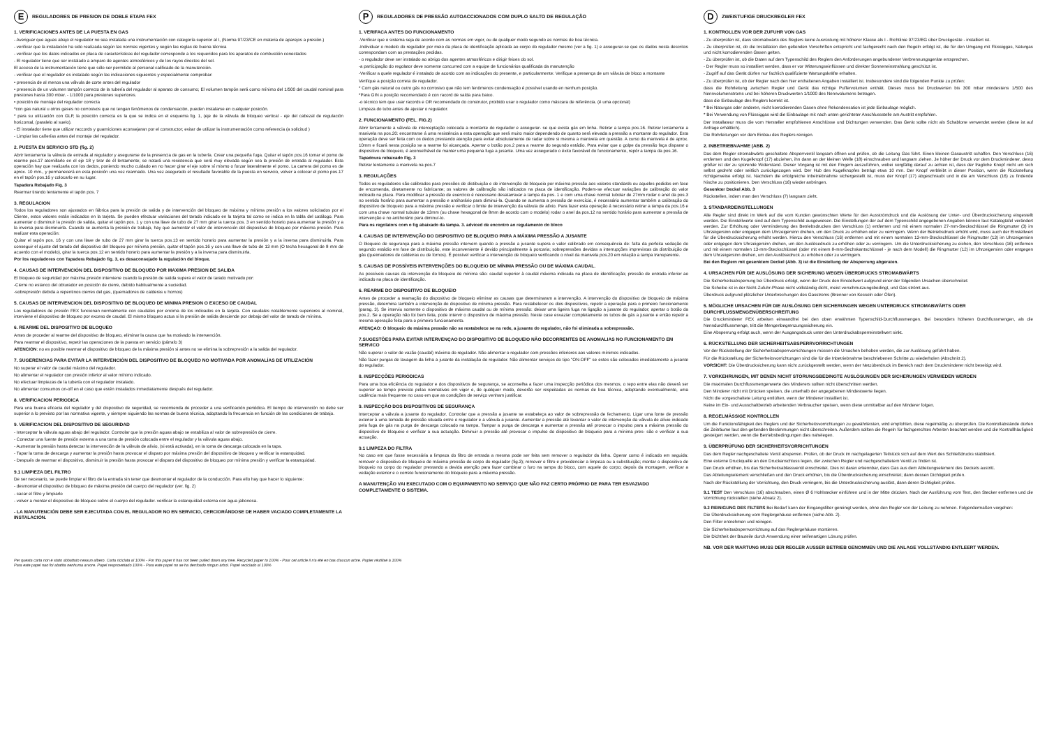E REGULADORES DE PRESION DE DOBLE ETAPA FEX
1. VERIFICACIONES ANTES DE LA PUESTA EN GAS
- Averiguar que aguas abajo el regulador no sea instalada una instrumentación con categoría superior al I, (Norma 97/23/CE en materia de aparejos a presión.)
- verificar que la instalación ha sido realizada según las normas vigentes y según las reglas de buena técnica
- verificar que los datos indicados en placa de características del regulador corresponde a los requeridos para los aparatos de combustión conectados
- El regulador tiene que ser instalado a amparo de agentes atmosféricos y de los rayos directos del sol.
El acceso de la instrumentación tiene que sólo ser permitido al personal calificado de la manutención.
- verificar que el regulador es instalado según las indicaciones siguientes y especialmente comprobar:
• presencia de al menos una válvula de corte antes del regulador
• presencia de un volumen tampón correcto de la tubería del regulador al aparato de consumo; El volumen tampón será como mínimo del 1/500 del caudal nominal para presiones hasta 300 mbar. - 1/1000 para presiones superiores.
• posición de montaje del regulador correcta
*con gas natural u otros gases no corrosivos que no tengan fenómenos de condensación, pueden instalarse en cualquier posición.
* para su utilización con GLP, la posición correcta es la que se indica en el esquema fig. 1, (eje de la válvula de bloqueo vertical - eje del cabezal de regulación horizontal, (paralelo al suelo).
- El instalador tiene que utilizar raccords y guarniciones aconsejaran por el constructor; evitar de utilizar la instrumentación como referencia (a solicitud )
- Limpiar las cañerías antes del montaje del regulador.
2. PUESTA EN SERVICIO STD (fig. 2)
Abrir lentamente la válvula de entrada al regulador y asegurarse de la presencia de gas en la tubería. Crear una pequeña fuga. Quitar el tapón pos.16 tomar el pomo de rearme pos.17 atornillarlo en el eje 18 y tirar de él lentamente; se notará una resistencia que será muy elevada según sea la presión de entrada al regulador. Esta operación hay que realizarla con los dedos, poniendo mucho cuidado en no hacer girar el eje sobre sí mismo o forzar lateralmente el pomo. La carrera del pomo es de aprox. 10 mm., y permanecerá en esta posición una vez rearmado. Una vez asegurado el resultado favorable de la puesta en servicio, volver a colocar el pomo pos.17 en el tapón pos.16 y colocarlo en su lugar.
Tapadera Rebajado Fig. 3
Rearmar tirando lentamente el tapón pos. 7
3. REGULACION
Todos los reguladores son ajustados en fábrica para la presión de salida y de intervención del bloqueo de máxima y mínima presión a los valores solicitados por el Cliente, estos valores están indicados en la tarjeta. Se pueden efectuar variaciones del tarado indicado en la tarjeta tal como se indica en la tabla del catálogo. Para aumentar o disminuir la presión de salida, quitar el tapón pos. 1 y con una llave de tubo de 27 mm girar la tuerca pos. 3 en sentido horario para aumentar la presión y a la inversa para disminuirla. Cuando se aumenta la presión de trabajo, hay que aumentar el valor de intervención del dispositivo de bloqueo por máxima presión. Para realizar esta operación:
Quitar el tapón pos. 16 y con una llave de tubo de 27 mm girar la tuerca pos.13 en sentido horario para aumentar la presión y a la inversa para disminuirla. Para conseguir el ajuste del tarado del dispositivo del bloqueo por mínima presión, quitar el tapón pos.16 y con una llave de tubo de 13 mm (O techa hexagonal de 8 mm de acuerdo con el modelo), girar la tuerca pos.12 en sentido horario para aumentar la presión y a la inversa para disminuirla.
Por los reguladores con Tapadera Rebajado fig. 3, es desaconsejado la regulación del bloque.
4. CAUSAS DE INTERVENCIÓN DEL DISPOSITIVO DE BLOQUEO POR MAXIMA PRESION DE SALIDA
El bloqueo de seguridad por máxima presión interviene cuando la presión de salida supera el valor de tarado motivado por:
-Cierre no estanco del obturador en posición de cierre, debido habitualmente a suciedad.
-sobrepresión debida a repentinos cierres del gas, (quemadores de calderas u hornos)
5. CAUSAS DE INTERVENCION DEL DISPOSITIVO DE BLOQUEO DE MINIMA PRESION O EXCESO DE CAUDAL
Los reguladores de presión FEX funcionan normalmente con caudales por encima de los indicados en la tarjeta. Con caudales notablemente superiores al nominal, interviene el dispositivo de bloqueo por exceso de caudal. El mismo bloqueo actua si la presión de salida desciende por debajo del valor de tarado de mínima.
6. REARME DEL DISPOSITIVO DE BLOQUEO
Antes de proceder al rearme del dispositivo de bloqueo, eliminar la causa que ha motivado la intervención.
Para rearmar el dispositivo, repetir las operaciones de la puesta en servicio (párrafo 3)
ATENCION: no es posible rearmar el dispositivo de bloqueo de la máxima presión si antes no se elimina la sobrepresión a la salida del regulador.
7. SUGERENCIAS PARA EVITAR LA INTERVENCIÓN DEL DISPOSITIVO DE BLOQUEO NO MOTIVADA POR ANOMALÍAS DE UTILIZACIÓN
No superar el valor de caudal máximo del regulador.
No alimentar el regulador con presión inferior al valor mínimo indicado.
No efectuar limpiezas de la tubería con el regulador instalado.
No alimentar consumos on-off en el caso que estén instalados inmediatamente después del regulador.
8. VERIFICACION PERIODICA
Para una buena eficacia del regulador y del dispositivo de seguridad, se recomienda de proceder a una verificación periódica. El tiempo de intervención no debe ser superior a lo previsto por las normativa vigente, y siempre siguiendo las normas de buena técnica, adoptando la frecuencia en función de las condiciones de trabajo.
9. VERIFICACION DEL DISPOSITIVO DE SEGURIDAD
- Interceptar la válvula aguas abajo del regulador. Controlar que la presión aguas abajo se estabiliza al valor de sobrepresión de cierre.
- Conectar una fuente de presión externa a una toma de presión colocada entre el regulador y la válvula aguas abajo.
- Aumentar la presión hasta detectar la intervención de la válvula de alivio, (si está activada), en la toma de descarga colocada en la tapa.
- Tapar la toma de descarga y aumentar la presión hasta provocar el disparo por máxima presión del dispositivo de bloqueo y verificar la estanquidad.
- Después de rearmar el dispositivo, disminuir la presión hasta provocar el disparo del dispositivo de bloqueo por mínima presión y verificar la estanquidad.
9.1 LIMPIEZA DEL FILTRO
De ser necesario, se puede limpiar el filtro de la entrada sin tener que desmontar el regulador de la conducción. Para ello hay que hacer lo siguiente:
- desmontar el dispositivo de bloqueo de máxima presión del cuerpo del regulador (ver. fig. 2)
- sacar el filtro y limpiarlo
- volver a montar el dispositivo de bloqueo sobre el cuerpo del regulador. verificar la estanquidad externa con agua jabonosa.
- LA MANUTENCIÓN DEBE SER EJECUTADA CON EL REGULADOR NO EN SERVICIO, CERCIORÁNDOSE DE HABER VACIADO COMPLETAMENTE LA INSTALACIÓN.
P REGULADORES DE PRESSÃO AUTOACCIONADOS COM DUPLO SALTO DE REGULAÇÃO
1. VERIFACA ANTES DO FUNCIONAMENTO
-Verificar que o sistema seja de acordo com as normas em vigor, ou de qualquer modo segundo as normas de boa técnica.
-Individuar o modelo do regulador por meio da placa de identificação aplicada ao corpo do regulador mesmo (ver a fig. 1) e assegurar-se que os dados nesta descritos correspondam com as prestações pedidas.
- o regulador deve ser instalado ao abrigo dos agentes atmosféricos e dirigir feixes do sol.
-a participação do regolator deve somente concurred com a equipe de funcionários qualificada da manutenção
-Verificar a quele regulador é instalado de acordo com as indicações do presente, e particularmente: Verifique a presença de um válvula de bloco a montante
Verifique a posição correta de regulador.
* Com gás natural ou outro gás no corrosivo que não tem fenômenos condensação é possível usando en nenhum posição.
*Para GIN a posição recomendado é con racord de saída para baixo.
-o técnico tem que usar racords e OR recomendado do construtor, proibido usar o regulador como máscara de referência. (é uma opcional)
Limpeza do tubo antes de ajustar o regulador.
2. FUNCIONAMENTO (FEL. FIG.2)
Abrir lentamente a válvula de interceptação colocada a montante do regulador e assegurar- se que exista gás em linha. Retirar a tampa pos.16. Retirar lentamente a manivela na pos.20: encontrarse á uma resistência a esta operação que será muito maior dependendo de quanto será elevada a pressão a montante do regulador. Esta operação deve ser feita com os dedos prestando atenção para evitar absolutamente de radar sobre si mesma a manivela em questão. A curso da manivela é de aprox. 10mm e ficará nesta posição se a rearme foi alcançada. Apertar o botão pos.2 para a rearme do segundo estádio. Para evitar que o golpe da pressão faça disparar o dispositivo de bloqueio, é aconselhável de manter uma pequena fuga a jusante. Uma vez assegurado o êxito favorável do funcionamento, repôr a tampa da pos.16.
Tapadoura rebaixado Fig. 3
Retirar lentamente a manivela na pos.7
3. REGULAÇÕES
Todos os reguladores são calibrados para pressões de distibuição e de intervenção de bloqueio por máxima pressão aos valores standards ou aqueles pedidos em fase de encomenda, diretamente no fabricante; os valores de calibração são indicados na placa de identificação. Podem-se efectuar variações de calibração do valor indicado na placa. Para modificar a pressão de exercício é necessario desatarraxar a tampa da pos. 1 e com uma chave normal tubolar de 27mm rodar o anel da pos.3 no sentido horário para aumentar a pressão e antihorário para diminui-la. Quando se aumenta a pressão de exercício, é necessário aumentar também a calibração do dispositivo de bloqueio para a máxima pressão e verificar o limite de intervenção da válvula de alívio. Para fazer esta operação á necessário retirar a tampa da pos.16 e com uma chave normal tubular de 13mm (ou chave hexagonal de 8mm de acordo com o modelo) rodar o anel da pos.12 no sentido horário para aumentar a pressão de intervenção e no antihorário para diminuí-lo.
Para os regolators com o fig abaixado da tampa. 3. adviced de encontro ao regulamento do bloco
4. CAUSAS DE INTERVENÇÃO DO DISPOSITIVO DE BLOQUEIO PARA A MÁXIMA PRESSÃO A JUSANTE
O bloqueio de segurança para a máxima pressão intervem quando a pressão a jusante supera o valor calibrado em consequência de: falta da perfeita vedação do segundo estádio em fase de distribuição, este inconveniente é devido principalmente à porcaria; sobrepressões devidas a interrupções imprevistas da distribuição de gás (queimadores de caldeiras ou de fornos). É possível verificar a intervenção de bloqueio verificando o nível da manivela pos.20 em relação a tampa transparente.
5. CAUSAS DE POSSÍVEIS INTERVENÇÕES DO BLOQUEIO DE MÍNIMA PRESSÃO OU DE MÁXIMA CAUDAL.
As possíveis causas da intervenção do bloqueio de mínima são: caudal superior à caudal máxima indicada na placa de identificação; pressão de entrada inferior ao indicado na placa de identificação.
6. REARME DO DISPOSITIVO DE BLOQUEIO
Antes de proceder a reamação do dispositivo de bloqueio eliminar as causas que determinaram a intervenção. A intervenção do dispositivo de bloqueio de máxima pressão, determina também a intervenção do dispositivo de mínima pressão. Para restabelecer os dois dispositivos, repetir a operação para o primeiro funcionamento (parag. 3). Se interviu somente o dispositivo de máxima caudal ou de mínima pressão: deixar uma ligeira fuga na ligação a jusante do regulador; apertar o botão da pos.2. Se a operação não foi bem feita, pode intervir o dispositivo de máxima pressão. Neste case esvaziar completamente os tubos de gás a jusante e então repetir a mesma operação feita para o primeiro funcionamento.
ATENÇAO: O bloqueio de máxima pressão não se restabelece se na rede, a jusante do regulador, não foi eliminada a sobrepressão.
7.SUGESTÕES PARA EVITAR INTERVENÇAO DO DISPOSITIVO DE BLOQUEIO NÃO DECORRENTES DE ANOMALIAS NO FUNCIONAMENTO EM SERVICO
Não superar o valor de vazão (caudal) máxima do regulador. Não alimentar o regulador com pressões inferiores aos valores mínimos indicados.
Não fazer purgas de lavagem da linha a jusante da instalação do regulador. Não alimentar serviços do tipo "ON-OFF" se estes são colocados imediatamente a jusante do regulador.
8. INSPECÇÕES PERIÓDICAS
Para uma boa eficiência do regulador e dos dispositivos de segurança, se aconselha a fazer uma inspecção periódica dos mesmos, o tepo entre elas não deverá ser superior ao tempo previsto pelas normativas em vigor e, de qualquer modo, deverão ser respeitadas as normas de boa técnica, adoptando eventualmente, uma cadência mais frequente no caso em que as condições de serviço venham justificar.
9. INSPECÇÃO DOS DISPOSITIVOS DE SEGURANÇA
Interceptar a válvula a jusante do regulador. Controlar que a pressão a jusante se estabeleça ao valor de sobrepressão de fechamento. Ligar uma fonte de pressão exterior à uma tomada de pressão situada entre o regulador e a válvula a jusante. Aumentar a pressão até levantar o valor de intervenção da válvula de alívio indicado pela fuga de gás na purga de descarga colocado na tampa. Tampar a purga de descarga e aumentar a pressão até provocar o impulso para a máxima pressão do dispositivo de bloqueio e verificar a sua actuação. Diminuir a pressão até provocar o impulso do dispositivo de bloqueio para a mínima pres- são e verificar a sua actuação.
9.1 LIMPEZA DO FILTRA
No caso em que fosse necessária a limpeza do filtro de entrada a mesma pode ser feita sem remover o regulador da linha. Operar como é indicado em seguida: remover o dispositivo de bloqueio de máxima pressão do corpo do regulador (fig.3); remover o filtro e providenciar a limpeza ou a substituição; montar o dispositivo de bloqueio no corpo do regulador prestando a devida atenção para fazer combinar o furo na tampa do bloco, com aquele do corpo; depois da montagem, verificar a vedação exterior e o correto funcionamento do bloqueio para a máxima pressão.
A MANUTENÇÃO VAI EXECUTADO COM O EQUIPAMENTO NO SERVIÇO QUE NÃO FAZ CERTO PRÓPRIO DE PARA TER ESVAZIADO COMPLETAMENTE O SISTEMA.
D ZWEISTUFIGE DRUCKREGLER FEX
1. KONTROLLEN VOR DER ZUFUHR VON GAS
- Zu überprüfen ist, dass stromabwärts des Reglers keine Ausrüstung mit höherer Klasse als I - Richtlinie 97/23/EG über Druckgeräte - installiert ist.
- Zu überprüfen ist, ob die Installation den geltenden Vorschriften entspricht und fachgerecht nach den Regeln erfolgt ist, die für den Umgang mit Flüssiggas, Naturgas und nicht korrodierenden Gasen gelten.
- Zu überprüfen ist, ob die Daten auf dem Typenschild des Reglers den Anforderungen angebundener Verbrennungsgeräte entsprechen.
- Der Regler muss so installiert werden, dass er vor Witterungseinflüssen und direkter Sonneneinstrahlung geschützt ist.
- Zugriff auf das Gerät dürfen nur fachlich qualifizierte Wartungskräfte erhalten.
- Zu überprüfen ist, ob der Regler nach den hier enthaltenen Angaben installiert ist. Insbesondere sind die folgenden Punkte zu prüfen:
dass die Rohrleitung zwischen Regler und Gerät das richtige Puffervolumen enthält. Dieses muss bei Druckwerten bis 300 mbar mindestens 1/500 des Nennvolumenstroms und bei höheren Druckwerten 1/1000 des Nennvolumens betragen.
dass die Einbaulage des Reglers korrekt ist.
* Bei Naturgas oder anderen, nicht korrodierenden Gasen ohne Rekondensation ist jede Einbaulage möglich.
* Bei Verwendung von Flüssiggas wird die Einbaulage mit nach unten gerichteter Anschlussstelle am Austritt empfohlen.
Der Installateur muss die vom Hersteller empfohlenen Anschlüsse und Dichtungen verwenden. Das Gerät sollte nicht als Schablone verwendet werden (diese ist auf Anfrage erhältlich).
Die Rohrleitungen vor dem Einbau des Reglers reinigen.
2. INBETRIEBNAHME (ABB. 2)
Das dem Regler stromabwärts geschaltete Absperrventil langsam öffnen und prüfen, ob die Leitung Gas führt. Einen kleinen Gasaustritt schaffen. Den Verschluss (16) entfernen und den Kugelknopf (17) abziehen, ihn dann an der kleinen Welle (18) einschrauben und langsam ziehen. Je höher der Druck vor dem Druckminderer, desto größer ist der zu spürende Widerstand. Dieser Vorgang ist mit den Fingern auszuführen, wobei sorgfältig darauf zu achten ist, dass der fragliche Knopf nicht um sich selbst gedreht oder seitlich zurückgezogen wird. Der Hub des Kugelknopfes beträgt etwa 10 mm. Der Knopf verbleibt in dieser Position, wenn die Rückstellung richtigerweise erfolgt ist. Nachdem die erfolgreiche Inbetriebnahme sichergestellt ist, muss der Knopf (17) abgeschraubt und in die am Verschluss (16) zu findende Nische zu positionieren. Den Verschluss (16) wieder anbringen.
Gesenkter Deckel Abb. 3
Rückstellen, indem man den Verschluss (7) langsam zieht.
3. STANDARDEINSTELLUNGEN
Alle Regler sind direkt im Werk auf die vom Kunden gewünschten Werte für den Ausströmdruck und die Auslösung der Unter- und Überdrucksicherung eingestellt worden. Die Einstellwerte sind auf dem Typenschild ausgewiesen. Die Einstellungen der auf dem Typenschild angegebenen Angaben können laut Katalogtafel verändert werden. Zur Erhöhung oder Verminderung des Betriebsdruckes den Verschluss (1) entfernen und mit einem normalen 27-mm-Steckschlüssel die Ringmutter (3) im Uhrzeigersinn oder entgegen dem Uhrzeigersinn drehen, um den Druck zu erhöhen oder zu verringern. Wenn der Betriebsdruck erhöht wird, muss auch der Einstellwert für die Überdrucksicherung erhöht werden. Hierzu den Verschluss (16) entfernen und mit einem normalen 13-mm-Steckschlüssel die Ringmutter (13) im Uhrzeigersinn oder entgegen dem Uhrzeigersinn drehen, um den Auslösedruck zu erhöhen oder zu verringern. Um die Unterdrucksicherung zu eichen, den Verschluss (16) entfernen und mit einem normalen 13-mm-Steckschlüssel (oder mit einem 8-mm-Sechskantschlüssel - je nach dem Modell) die Ringmutter (12) im Uhrzeigersinn oder entgegen dem Uhrzeigersinn drehen, um den Auslösedruck zu erhöhen oder zu verringern.
Bei den Reglern mit gesenktem Deckel (Abb. 3) ist die Einstellung der Absperrung abgeraten.
4. URSACHEN FÜR DIE AUSLÖSUNG DER SICHERUNG WEGEN ÜBERDRUCKS STROMABWÄRTS
Die Sicherheitsabsperrung bei Überdruck erfolgt, wenn der Druck den Einstellwert aufgrund einer der folgenden Ursachen überschreitet:
Die Scheibe ist in der Nicht-Zufuhr-Phase nicht vollständig dicht, meist verschmutzungsbedingt, und Gas strömt aus.
Überdruck aufgrund plötzlicher Unterbrechungen des Gasstroms (Brenner von Kesseln oder Öfen).
5. MÖGLICHE URSACHEN FÜR DIE AUSLÖSUNG DER SICHERUNGEN WEGEN UNTERDRUCK STROMABWÄRTS ODER DURCHFLUSSMENGENÜBERSCHREITUNG
Die Druckminderer FEX arbeiten einwandfrei bei den oben erwähnten Typenschild-Durchflussmengen. Bei besonders höheren Durchflussmengen, als die Nenndurchflussmenge, tritt die Mengenbegrenzungssicherung ein.
Eine Absperrung erfolgt auch, wenn der Ausgangsdruck unter den Unterdruckabsperreinstellwert sinkt.
6. RÜCKSTELLUNG DER SICHERHEITSABSPERRVORRICHTUNGEN
Vor der Rückstellung der Sicherheitsabsperrvorrichtungen müssen die Ursachen behoben werden, die zur Auslösung geführt haben.
Für die Rückstellung der Sicherheitsvorrichtungen sind die für die Inbetriebnahme beschriebenen Schritte zu wiederholen (Abschnitt 2).
VORSICHT: Die Überdrucksicherung kann nicht zurückgestellt werden, wenn der Netzüberdruck im Bereich nach dem Druckminderer nicht beseitigt wird.
7. VORKEHRUNGEN, MIT DENEN NICHT STÖRUNGSBEDINGTE AUSLÖSUNGEN DER SICHERUNGEN VERMIEDEN WERDEN
Die maximalen Durchflussmengenwerte des Minderers sollten nicht überschritten werden.
Den Minderer nicht mit Drücken speisen, die unterhalb der angegebenen Mindestwerte liegen.
Nicht die vorgeschaltete Leitung entlüften, wenn der Minderer installiert ist.
Keine im Ein- und Ausschaltbetrieb arbeitenden Verbraucher speisen, wenn diese unmittelbar auf den Minderer folgen.
8. REGELMÄSSIGE KONTROLLEN
Um die Funktionsfähigkeit des Reglers und der Sicherheitsvorrichtungen zu gewährleisten, wird empfohlen, diese regelmäßig zu überprüfen. Die Kontrollabstände dürfen die Zeiträume laut den geltenden Bestimmungen nicht überschreiten. Außerdem sollten die Regeln für fachgerechtes Arbeiten beachtet werden und die Kontrollhäufigkeit gesteigert werden, wenn die Betriebsbedingungen dies nahelegen.
9. ÜBERPRÜFUNG DER SICHERHEITSVORRICHTUNGEN
Das dem Regler nachgeschaltete Ventil absperren. Prüfen, ob der Druck im nachgelagerten Teilstück sich auf dem Wert des Schließdrucks stabilisiert.
Eine externe Druckquelle an den Druckanschluss legen, der zwischen Regler und nachgeschaltetem Ventil zu finden ist.
Den Druck erhöhen, bis das Sicherheitsablassventil einschreitet. Dies ist daran erkennbar, dass Gas aus dem Ableitungselement des Deckels austritt.
Das Ableitungselement verschließen und den Druck erhöhen, bis die Überdrucksicherung einschreitet; dann dessen Dichtigkeit prüfen.
Nach der Rückstellung der Vorrichtung, den Druck verringern, bis die Unterdrucksicherung auslöst, dann deren Dichtigkeit prüfen.
9.1 TEST Den Verschluss (16) abschrauben, einen Ø 6 Hohlstecker einführen und in der Mitte drücken. Nach der Ausführung vom Test, den Stecker entfernen und die Vorrichtung rückstellen (siehe Absatz 2).
9.2 REINIGUNG DES FILTERS Bei Bedarf kann der Eingangsfilter gereinigt werden, ohne den Regler von der Leitung zu nehmen. Folgendermaßen vorgehen:
Die Überdrucksicherung vom Reglergehäuse entfernen (siehe Abb. 2).
Den Filter entnehmen und reinigen.
Die Sicherheitsabsperrvorrichtung auf das Reglergehäuse montieren.
Die Dichtheit der Bauteile durch Anwendung einer seifenartigen Lösung prüfen.
NB. VOR DER WARTUNG MUSS DER REGLER AUSSER BETRIEB GENOMMEN UND DIE ANLAGE VOLLSTÄNDIG ENTLEERT WERDEN.
Per questa carta non è stato abbattuto nessun albero. Carta riciclata al 100% - For this paper it has not been pulled down any tree. Recycled paper to 100% - Pour cet article il n'a été en bas d'aucun arbre. Papier réutilisé à 100%
Para este papel nao foi abatita nenhuma arvore. Papel reaprovetiado 100% - Para este papel no se ha derribado ningun árbol. Papel reciclado al 100%